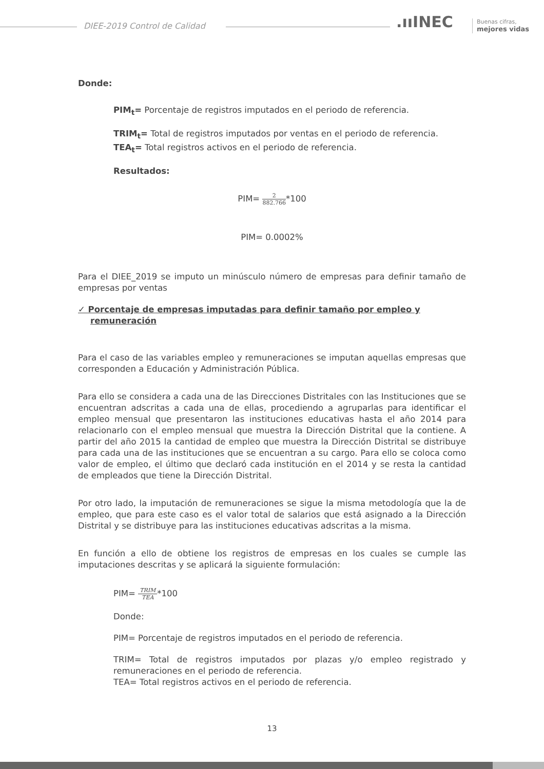DIEE-2019 Control de Calidad .ııINEC
Buenas cifras,
mejores vidas
Donde:
PIM<sub>t</sub>= Porcentaje de registros imputados en el periodo de referencia.
TRIM<sub>t</sub>= Total de registros imputados por ventas en el periodo de referencia.
TEA<sub>t</sub>= Total registros activos en el periodo de referencia.
Resultados:
PIM= 2 882.766*100
PIM= 0.0002%
Para el DIEE_2019 se imputo un minúsculo número de empresas para definir tamaño de empresas por ventas
✓ Porcentaje de empresas imputadas para definir tamaño por empleo y remuneración
Para el caso de las variables empleo y remuneraciones se imputan aquellas empresas que corresponden a Educación y Administración Pública.
Para ello se considera a cada una de las Direcciones Distritales con las Instituciones que se encuentran adscritas a cada una de ellas, procediendo a agruparlas para identificar el empleo mensual que presentaron las instituciones educativas hasta el año 2014 para relacionarlo con el empleo mensual que muestra la Dirección Distrital que la contiene. A partir del año 2015 la cantidad de empleo que muestra la Dirección Distrital se distribuye para cada una de las instituciones que se encuentran a su cargo. Para ello se coloca como valor de empleo, el último que declaró cada institución en el 2014 y se resta la cantidad de empleados que tiene la Dirección Distrital.
Por otro lado, la imputación de remuneraciones se sigue la misma metodología que la de empleo, que para este caso es el valor total de salarios que está asignado a la Dirección Distrital y se distribuye para las instituciones educativas adscritas a la misma.
En función a ello de obtiene los registros de empresas en los cuales se cumple las imputaciones descritas y se aplicará la siguiente formulación:
PIM= TRIM TEA*100
Donde:
PIM= Porcentaje de registros imputados en el periodo de referencia.
TRIM= Total de registros imputados por plazas y/o empleo registrado y remuneraciones en el periodo de referencia.
TEA= Total registros activos en el periodo de referencia.
13